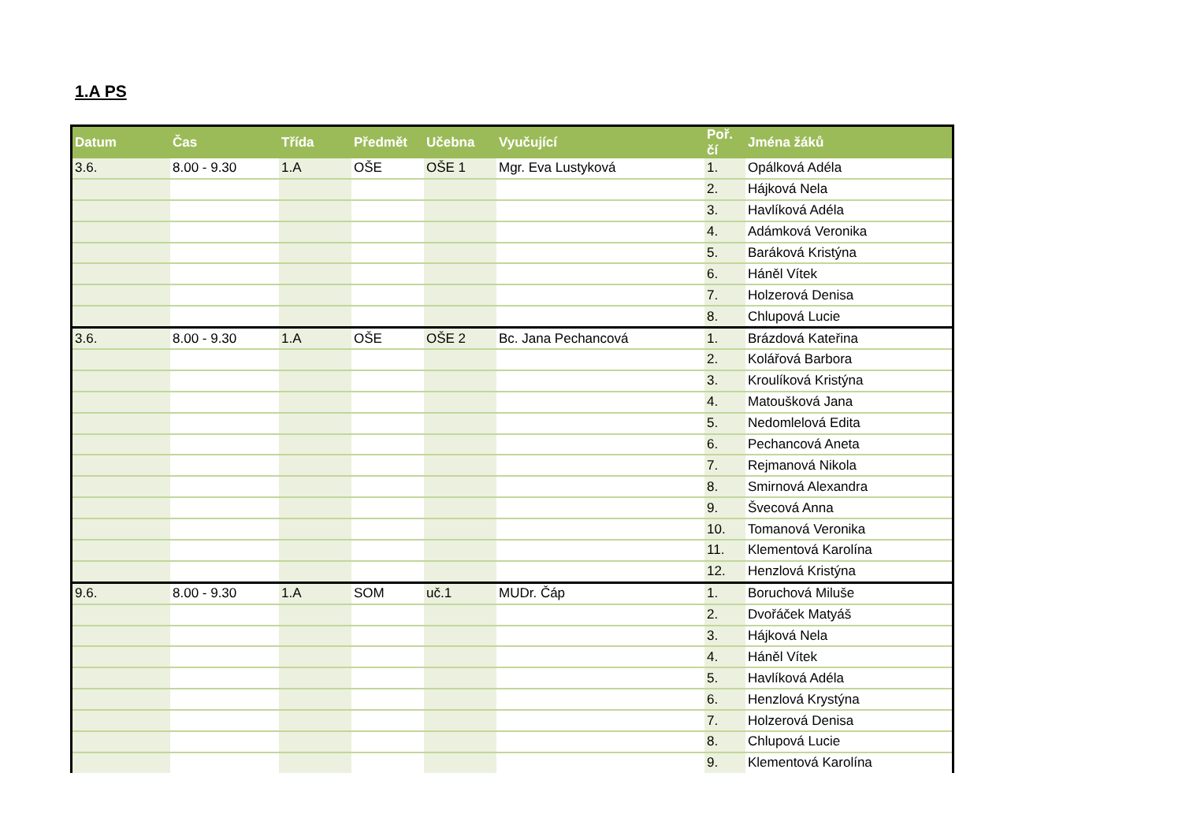1.A PS
| Datum | Čas | Třída | Předmět | Učebna | Vyučující | Poř. čí | Jména žáků |
| --- | --- | --- | --- | --- | --- | --- | --- |
| 3.6. | 8.00 - 9.30 | 1.A | OŠE | OŠE 1 | Mgr. Eva Lustyková | 1. | Opálková Adéla |
| | | | | | | 2. | Hájková Nela |
| | | | | | | 3. | Havlíková Adéla |
| | | | | | | 4. | Adámková Veronika |
| | | | | | | 5. | Baráková Kristýna |
| | | | | | | 6. | Háněl Vítek |
| | | | | | | 7. | Holzerová Denisa |
| | | | | | | 8. | Chlupová Lucie |
| 3.6. | 8.00 - 9.30 | 1.A | OŠE | OŠE 2 | Bc. Jana Pechancová | 1. | Brázdová Kateřina |
| | | | | | | 2. | Kolářová Barbora |
| | | | | | | 3. | Kroulíková Kristýna |
| | | | | | | 4. | Matoušková Jana |
| | | | | | | 5. | Nedomlelová Edita |
| | | | | | | 6. | Pechancová Aneta |
| | | | | | | 7. | Rejmanová Nikola |
| | | | | | | 8. | Smirnová Alexandra |
| | | | | | | 9. | Švecová Anna |
| | | | | | | 10. | Tomanová Veronika |
| | | | | | | 11. | Klementová Karolína |
| | | | | | | 12. | Henzlová Kristýna |
| 9.6. | 8.00 - 9.30 | 1.A | SOM | uč.1 | MUDr. Čáp | 1. | Boruchová Miluše |
| | | | | | | 2. | Dvořáček Matyáš |
| | | | | | | 3. | Hájková Nela |
| | | | | | | 4. | Háněl Vítek |
| | | | | | | 5. | Havlíková Adéla |
| | | | | | | 6. | Henzlová Krystýna |
| | | | | | | 7. | Holzerová Denisa |
| | | | | | | 8. | Chlupová Lucie |
| | | | | | | 9. | Klementová Karolína |